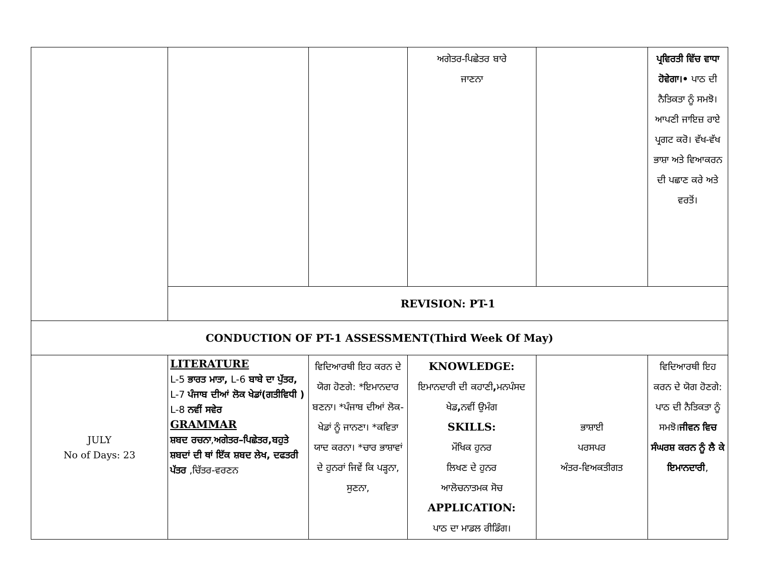| | | | ਅਗੇਤਰ-ਪਿਛੇਤਰ ਬਾਰੇ ਜਾਣਨਾ | | ਪ੍ਰਵਿਰਤੀ ਵਿੱਚ ਵਾਧਾ ਹੋਵੇਗਾ।• ਪਾਠ ਦੀ ਨੈਤਿਕਤਾ ਨੂੰ ਸਮਝੋ। ਆਪਣੀ ਜਾਇਜ਼ ਰਾਏ ਪ੍ਰਗਟ ਕਰੋ। ਵੱਖ-ਵੱਖ ਭਾਸ਼ਾ ਅਤੇ ਵਿਆਕਰਨ ਦੀ ਪਛਾਣ ਕਰੇ ਅਤੇ ਵਰਤੋਂ। |
| | REVISION: PT-1 | | | | |
| CONDUCTION OF PT-1 ASSESSMENT(Third Week Of May) | | | | | |
| JULY No of Days: 23 | LITERATURE L-5 ਭਾਰਤ ਮਾਤਾ, L-6 ਬਾਬੇ ਦਾ ਪੁੱਤਰ, L-7 ਪੰਜਾਬ ਦੀਆਂ ਲੋਕ ਖੇਡਾਂ(ਗਤੀਵਿਧੀ ) L-8 ਨਵੀਂ ਸਵੇਰ GRAMMAR ਸ਼ਬਦ ਰਚਨਾ , ਅਗੇਤਰ–ਪਿਛੇਤਰ,ਬਹੁਤੇ ਸ਼ਬਦਾਂ ਦੀ ਥਾਂ ਇੱਕ ਸ਼ਬਦ ਲੇਖ, ਦਫਤਰੀ ਪੱਤਰ ,ਚਿੱਤਰ-ਵਰਣਨ | ਵਿਦਿਆਰਥੀ ਇਹ ਕਰਨ ਦੇ ਯੋਗ ਹੋਣਗੇ: *ਇਮਾਨਦਾਰ ਬਣਨਾ। *ਪੰਜਾਬ ਦੀਆਂ ਲੋਕ-ਖੇਡਾਂ ਨੂੰ ਜਾਨਣਾ। *ਕਵਿਤਾ ਯਾਦ ਕਰਨਾ। *ਚਾਰ ਭਾਸ਼ਾਵਾਂ ਦੇ ਹੁਨਰਾਂ ਜਿਵੇਂ ਕਿ ਪੜ੍ਹਨਾ, ਸੁਣਨਾ, | KNOWLEDGE: ਇਮਾਨਦਾਰੀ ਦੀ ਕਹਾਣੀ , ਮਨਪੰਸਦ ਖੇਡ , ਨਵੀਂ ਉਮੰਗ SKILLS: ਮੌਖਿਕ ਹੁਨਰ ਲਿਖਣ ਦੇ ਹੁਨਰ ਆਲੋਚਨਾਤਮਕ ਸੋਚ APPLICATION: ਪਾਠ ਦਾ ਮਾਡਲ ਰੀਡਿੰਗ। | ਭਾਸ਼ਾਈ ਪਰਸਪਰ ਅੰਤਰ-ਵਿਅਕਤੀਗਤ | ਵਿਦਿਆਰਥੀ ਇਹ ਕਰਨ ਦੇ ਯੋਗ ਹੋਣਗੇ: ਪਾਠ ਦੀ ਨੈਤਿਕਤਾ ਨੂੰ ਸਮਝੋ। ਜੀਵਨ ਵਿਚ ਸੰਘਰਸ਼ ਕਰਨ ਨੂੰ ਲੈ ਕੇ ਇਮਾਨਦਾਰੀ , |